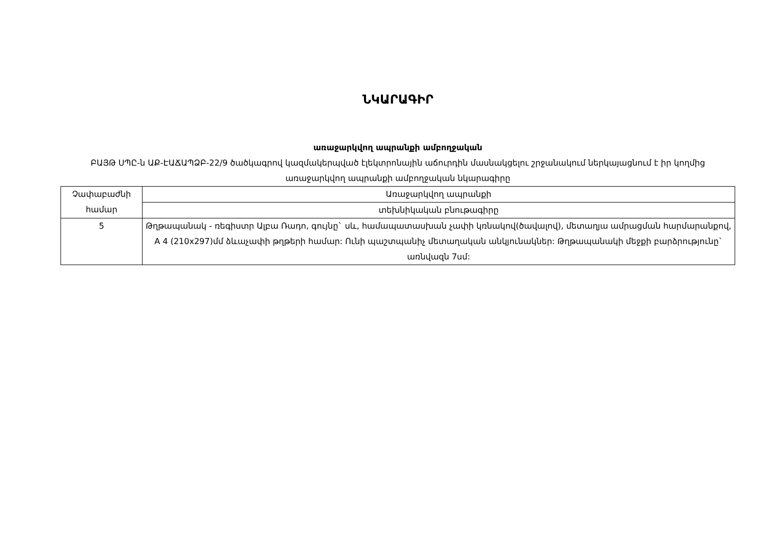ՆԿԱՐԱԳԻՐ
առաջարկվող ապրանքի ամբողջական
ԲԱՅԹ ՍՊԸ-ն ԱՔ-ԷԱՃԱՊՁԲ-22/9 ծածկագրով կազմակերպված էլեկտրոնային աճուրդին մասնակցելու շրջանակում ներկայացնում է իր կողմից առաջարկվող ապրանքի ամբողջական նկարագիրը
| Չափաբաժնի համար | Առաջարկվող ապրանքի |
| | տեխնիկական բնութագիրը |
| 5 | Թղթապանակ - ռեգիստր Ալբա Ռադո, գույնը` սև, համապատասխան չափի կռնակով(ծավալով), մետաղյա ամրացման հարմարանքով, A 4 (210x297)մմ ձևաչափի թղթերի համար: Ունի պաշտպանիչ մետաղական անկյունակներ: Թղթապանակի մեջքի բարձրությունը` առնվազն 7սմ: |